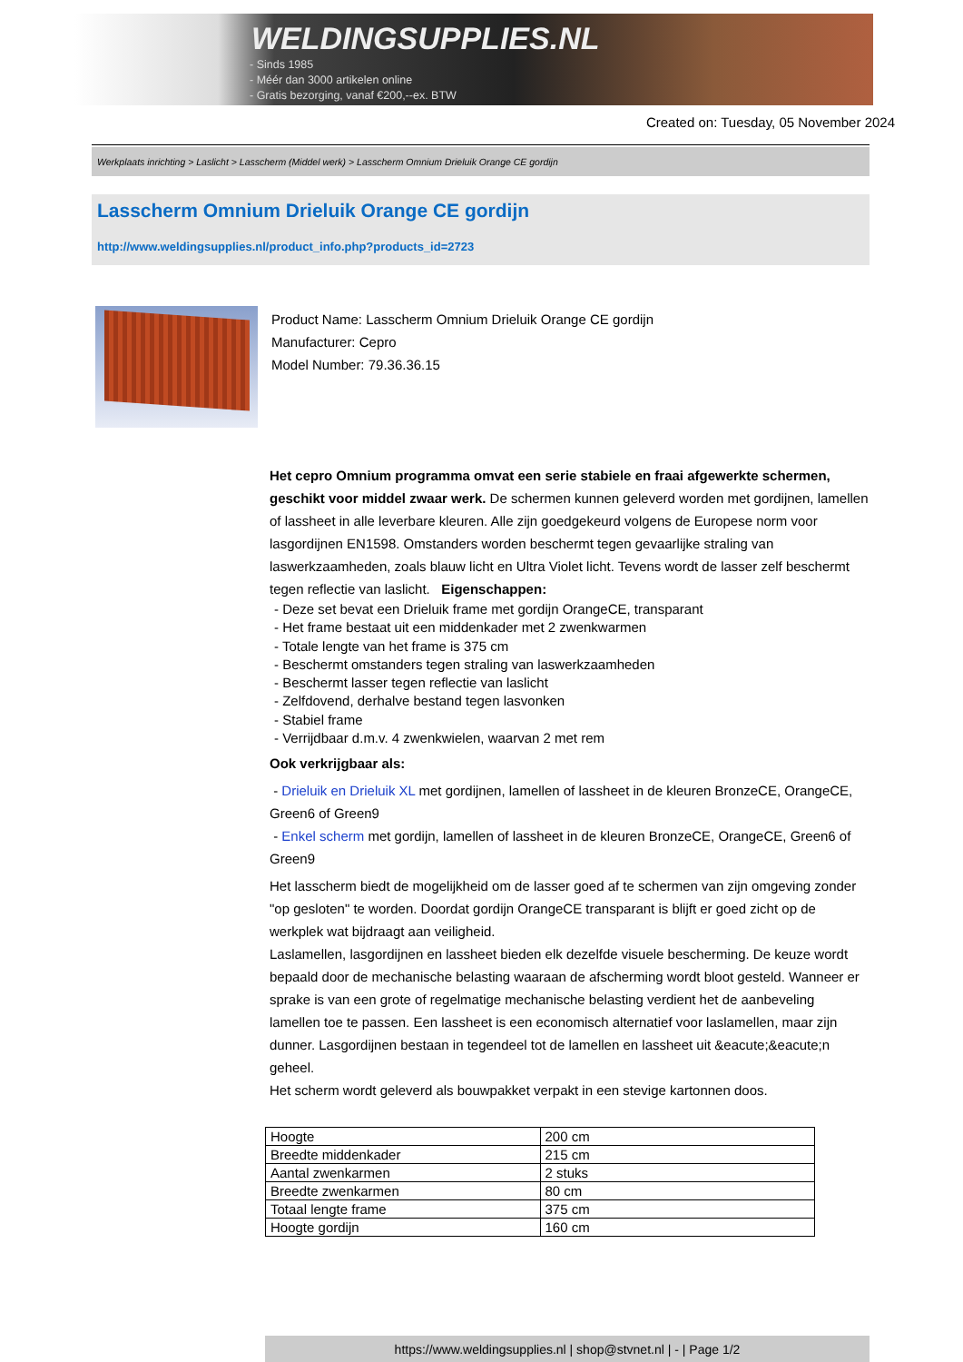WELDINGSUPPLIES.NL
- Sinds 1985
- Méér dan 3000 artikelen online
- Gratis bezorging, vanaf €200,--ex. BTW
Created on: Tuesday, 05 November 2024
Werkplaats inrichting > Laslicht > Lasscherm (Middel werk) > Lasscherm Omnium Drieluik Orange CE gordijn
Lasscherm Omnium Drieluik Orange CE gordijn
http://www.weldingsupplies.nl/product_info.php?products_id=2723
Product Name: Lasscherm Omnium Drieluik Orange CE gordijn
Manufacturer: Cepro
Model Number: 79.36.36.15
Het cepro Omnium programma omvat een serie stabiele en fraai afgewerkte schermen, geschikt voor middel zwaar werk. De schermen kunnen geleverd worden met gordijnen, lamellen of lassheet in alle leverbare kleuren. Alle zijn goedgekeurd volgens de Europese norm voor lasgordijnen EN1598. Omstanders worden beschermt tegen gevaarlijke straling van laswerkzaamheden, zoals blauw licht en Ultra Violet licht. Tevens wordt de lasser zelf beschermt tegen reflectie van laslicht. Eigenschappen:
- Deze set bevat een Drieluik frame met gordijn OrangeCE, transparant
- Het frame bestaat uit een middenkader met 2 zwenkwarmen
- Totale lengte van het frame is 375 cm
- Beschermt omstanders tegen straling van laswerkzaamheden
- Beschermt lasser tegen reflectie van laslicht
- Zelfdovend, derhalve bestand tegen lasvonken
- Stabiel frame
- Verrijdbaar d.m.v. 4 zwenkwielen, waarvan 2 met rem
Ook verkrijgbaar als:
- Drieluik en Drieluik XL met gordijnen, lamellen of lassheet in de kleuren BronzeCE, OrangeCE, Green6 of Green9
- Enkel scherm met gordijn, lamellen of lassheet in de kleuren BronzeCE, OrangeCE, Green6 of Green9
Het lasscherm biedt de mogelijkheid om de lasser goed af te schermen van zijn omgeving zonder "op gesloten" te worden. Doordat gordijn OrangeCE transparant is blijft er goed zicht op de werkplek wat bijdraagt aan veiligheid.
Laslamellen, lasgordijnen en lassheet bieden elk dezelfde visuele bescherming. De keuze wordt bepaald door de mechanische belasting waaraan de afscherming wordt bloot gesteld. Wanneer er sprake is van een grote of regelmatige mechanische belasting verdient het de aanbeveling lamellen toe te passen. Een lassheet is een economisch alternatief voor laslamellen, maar zijn dunner. Lasgordijnen bestaan in tegendeel tot de lamellen en lassheet uit &eacute;&eacute;n geheel.
Het scherm wordt geleverd als bouwpakket verpakt in een stevige kartonnen doos.
| Hoogte | 200 cm |
| Breedte middenkader | 215 cm |
| Aantal zwenkarmen | 2 stuks |
| Breedte zwenkarmen | 80 cm |
| Totaal lengte frame | 375 cm |
| Hoogte gordijn | 160 cm |
https://www.weldingsupplies.nl | shop@stvnet.nl | - | Page 1/2